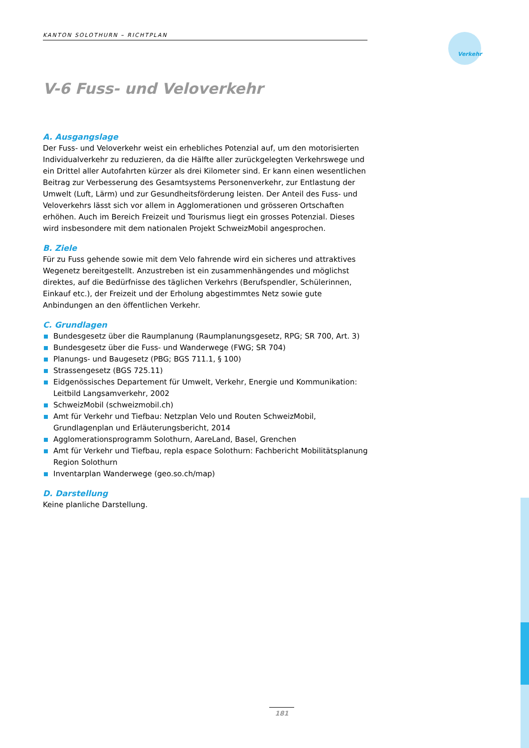KANTON SOLOTHURN – RICHTPLAN
Verkehr
V-6 Fuss- und Veloverkehr
A. Ausgangslage
Der Fuss- und Veloverkehr weist ein erhebliches Potenzial auf, um den motorisierten Individualverkehr zu reduzieren, da die Hälfte aller zurückgelegten Verkehrswege und ein Drittel aller Autofahrten kürzer als drei Kilometer sind. Er kann einen wesentlichen Beitrag zur Verbesserung des Gesamtsystems Personenverkehr, zur Entlastung der Umwelt (Luft, Lärm) und zur Gesundheitsförderung leisten. Der Anteil des Fuss- und Veloverkehrs lässt sich vor allem in Agglomerationen und grösseren Ortschaften erhöhen. Auch im Bereich Freizeit und Tourismus liegt ein grosses Potenzial. Dieses wird insbesondere mit dem nationalen Projekt SchweizMobil angesprochen.
B. Ziele
Für zu Fuss gehende sowie mit dem Velo fahrende wird ein sicheres und attraktives Wegenetz bereitgestellt. Anzustreben ist ein zusammenhängendes und möglichst direktes, auf die Bedürfnisse des täglichen Verkehrs (Berufspendler, Schülerinnen, Einkauf etc.), der Freizeit und der Erholung abgestimmtes Netz sowie gute Anbindungen an den öffentlichen Verkehr.
C. Grundlagen
Bundesgesetz über die Raumplanung (Raumplanungsgesetz, RPG; SR 700, Art. 3)
Bundesgesetz über die Fuss- und Wanderwege (FWG; SR 704)
Planungs- und Baugesetz (PBG; BGS 711.1, § 100)
Strassengesetz (BGS 725.11)
Eidgenössisches Departement für Umwelt, Verkehr, Energie und Kommunikation: Leitbild Langsamverkehr, 2002
SchweizMobil (schweizmobil.ch)
Amt für Verkehr und Tiefbau: Netzplan Velo und Routen SchweizMobil, Grundlagenplan und Erläuterungsbericht, 2014
Agglomerationsprogramm Solothurn, AareLand, Basel, Grenchen
Amt für Verkehr und Tiefbau, repla espace Solothurn: Fachbericht Mobilitätsplanung Region Solothurn
Inventarplan Wanderwege (geo.so.ch/map)
D. Darstellung
Keine planliche Darstellung.
181